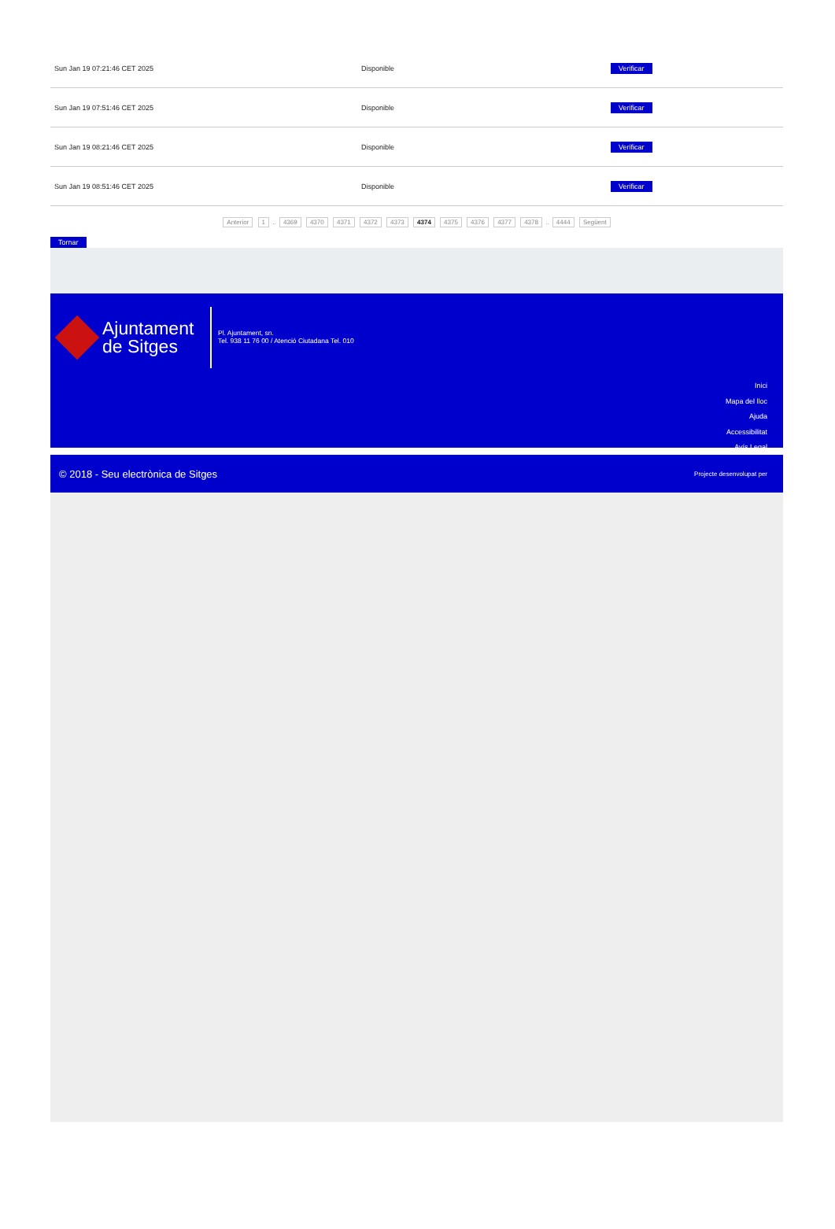| Sun Jan 19 07:21:46 CET 2025 | Disponible | Verificar |
| Sun Jan 19 07:51:46 CET 2025 | Disponible | Verificar |
| Sun Jan 19 08:21:46 CET 2025 | Disponible | Verificar |
| Sun Jan 19 08:51:46 CET 2025 | Disponible | Verificar |
Anterior 1 .. 4369 4370 4371 4372 4373 4374 4375 4376 4377 4378 .. 4444 Següent
Tornar
Ajuntament
de Sitges
Pl. Ajuntament, sn.
Tel. 938 11 76 00 / Atenció Ciutadana Tel. 010
Inici
Mapa del lloc
Ajuda
Accessibilitat
Avís Legal
© 2018 - Seu electrònica de Sitges Projecte desenvolupat per